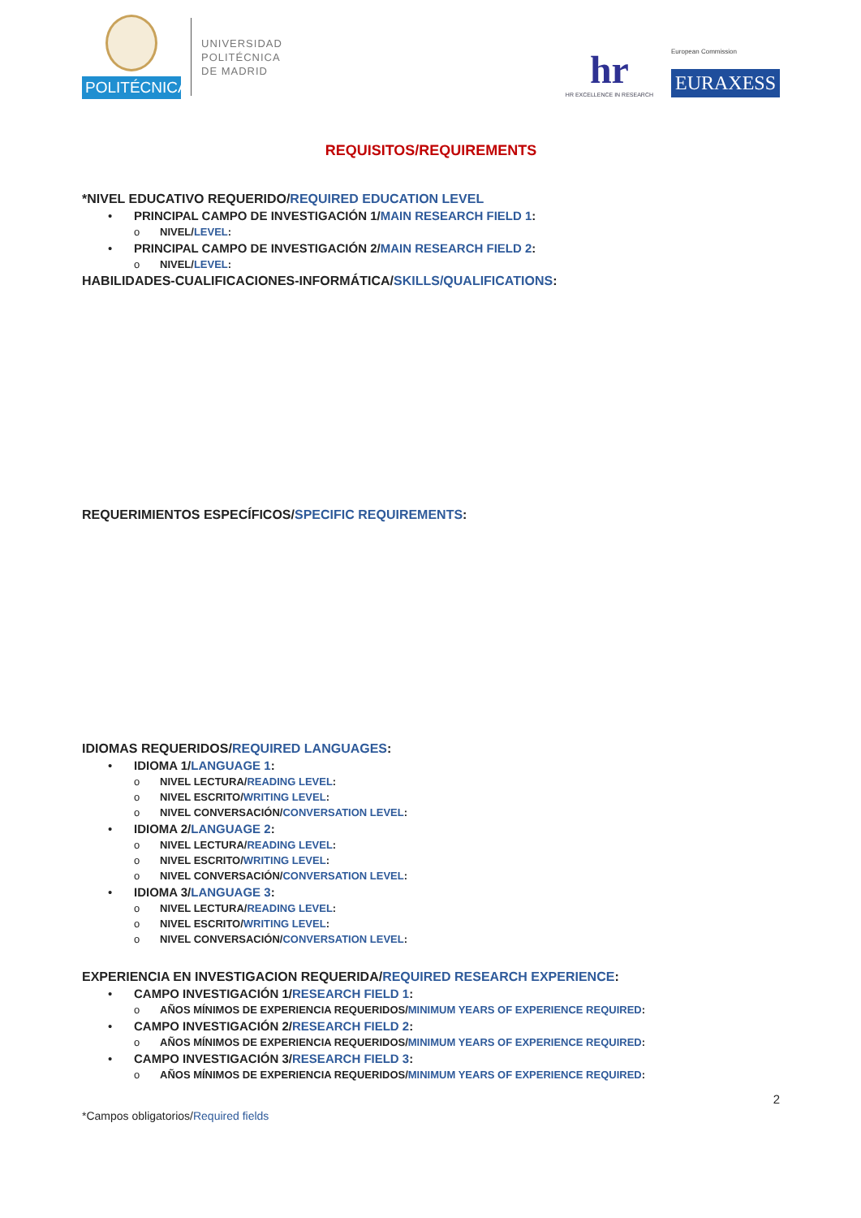POLITÉCNICA
UNIVERSIDAD
POLITÉCNICA
DE MADRID
hr
HR EXCELLENCE IN RESEARCH
European Commission
EURAXESS
REQUISITOS/REQUIREMENTS
*NIVEL EDUCATIVO REQUERIDO/REQUIRED EDUCATION LEVEL
• PRINCIPAL CAMPO DE INVESTIGACIÓN 1/MAIN RESEARCH FIELD 1:
o NIVEL/LEVEL:
• PRINCIPAL CAMPO DE INVESTIGACIÓN 2/MAIN RESEARCH FIELD 2:
o NIVEL/LEVEL:
HABILIDADES-CUALIFICACIONES-INFORMÁTICA/SKILLS/QUALIFICATIONS:
REQUERIMIENTOS ESPECÍFICOS/SPECIFIC REQUIREMENTS:
IDIOMAS REQUERIDOS/REQUIRED LANGUAGES:
• IDIOMA 1/LANGUAGE 1:
o NIVEL LECTURA/READING LEVEL:
o NIVEL ESCRITO/WRITING LEVEL:
o NIVEL CONVERSACIÓN/CONVERSATION LEVEL:
• IDIOMA 2/LANGUAGE 2:
o NIVEL LECTURA/READING LEVEL:
o NIVEL ESCRITO/WRITING LEVEL:
o NIVEL CONVERSACIÓN/CONVERSATION LEVEL:
• IDIOMA 3/LANGUAGE 3:
o NIVEL LECTURA/READING LEVEL:
o NIVEL ESCRITO/WRITING LEVEL:
o NIVEL CONVERSACIÓN/CONVERSATION LEVEL:
EXPERIENCIA EN INVESTIGACION REQUERIDA/REQUIRED RESEARCH EXPERIENCE:
• CAMPO INVESTIGACIÓN 1/RESEARCH FIELD 1:
o AÑOS MÍNIMOS DE EXPERIENCIA REQUERIDOS/MINIMUM YEARS OF EXPERIENCE REQUIRED:
• CAMPO INVESTIGACIÓN 2/RESEARCH FIELD 2:
o AÑOS MÍNIMOS DE EXPERIENCIA REQUERIDOS/MINIMUM YEARS OF EXPERIENCE REQUIRED:
• CAMPO INVESTIGACIÓN 3/RESEARCH FIELD 3:
o AÑOS MÍNIMOS DE EXPERIENCIA REQUERIDOS/MINIMUM YEARS OF EXPERIENCE REQUIRED:
2
*Campos obligatorios/Required fields